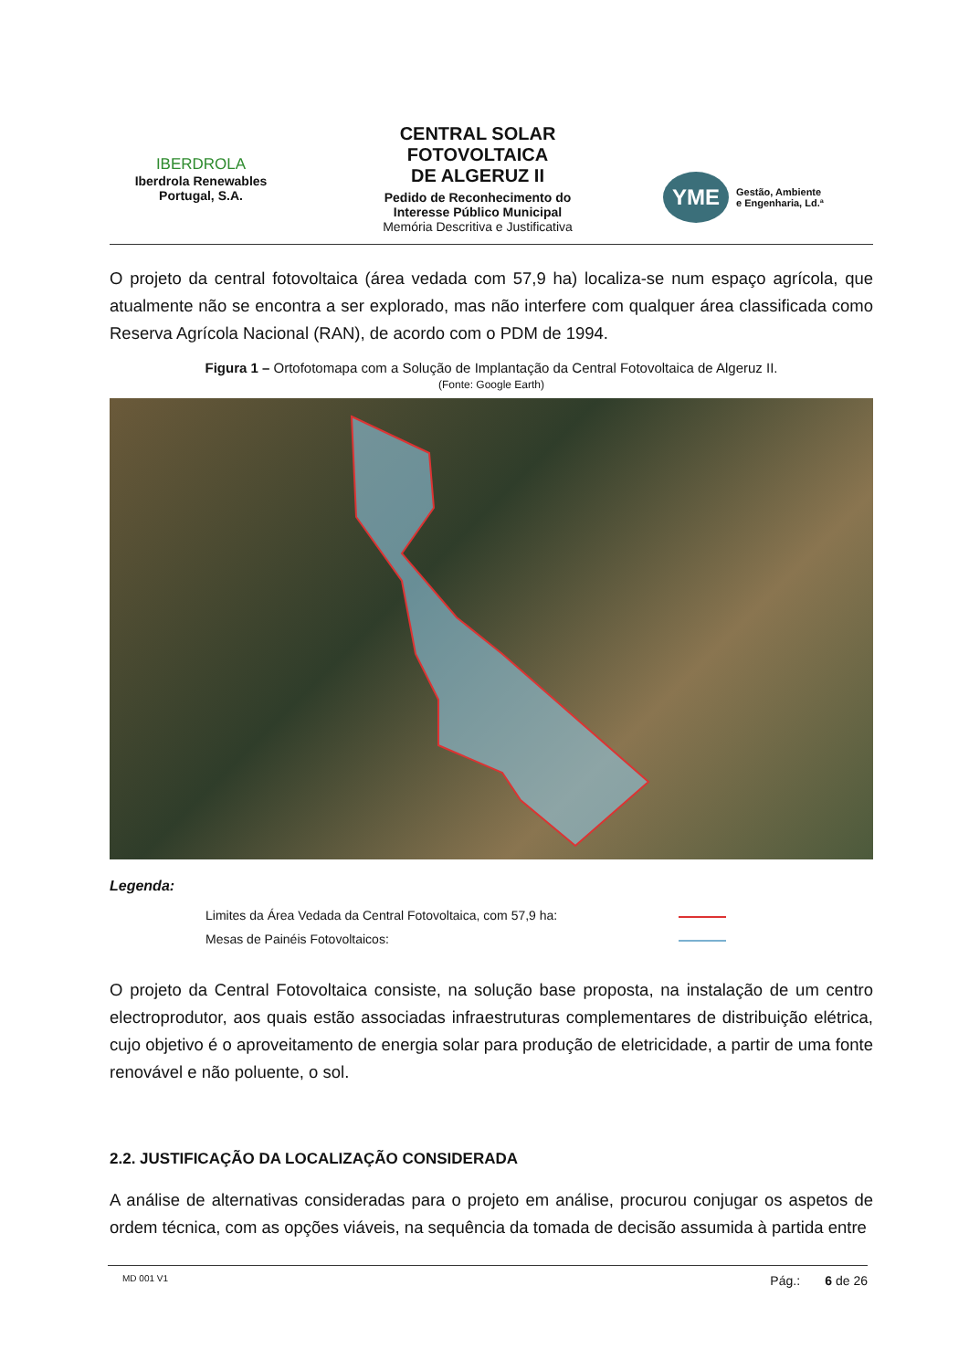IBERDROLA
Iberdrola Renewables
Portugal, S.A.
CENTRAL SOLAR
FOTOVOLTAICA
DE ALGERUZ II
Pedido de Reconhecimento do
Interesse Público Municipal
Memória Descritiva e Justificativa
YME Gestão, Ambiente
e Engenharia, Ld.ª
O projeto da central fotovoltaica (área vedada com 57,9 ha) localiza-se num espaço agrícola, que atualmente não se encontra a ser explorado, mas não interfere com qualquer área classificada como Reserva Agrícola Nacional (RAN), de acordo com o PDM de 1994.
Figura 1 – Ortofotomapa com a Solução de Implantação da Central Fotovoltaica de Algeruz II.
(Fonte: Google Earth)
Legenda:
Limites da Área Vedada da Central Fotovoltaica, com 57,9 ha:
Mesas de Painéis Fotovoltaicos:
O projeto da Central Fotovoltaica consiste, na solução base proposta, na instalação de um centro electroprodutor, aos quais estão associadas infraestruturas complementares de distribuição elétrica, cujo objetivo é o aproveitamento de energia solar para produção de eletricidade, a partir de uma fonte renovável e não poluente, o sol.
2.2. JUSTIFICAÇÃO DA LOCALIZAÇÃO CONSIDERADA
A análise de alternativas consideradas para o projeto em análise, procurou conjugar os aspetos de ordem técnica, com as opções viáveis, na sequência da tomada de decisão assumida à partida entre
MD 001 V1 Pág.: 6 de 26